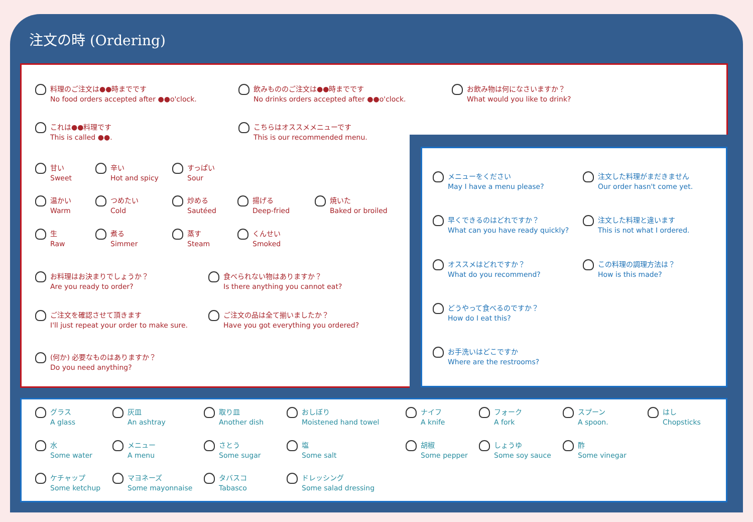注文の時 (Ordering)
料理のご注文は●●時までです
No food orders accepted after ●●o'clock.
飲みもののご注文は●●時までです
No drinks orders accepted after ●●o'clock.
お飲み物は何になさいますか？
What would you like to drink?
これは●●料理です
This is called ●●.
こちらはオススメメニューです
This is our recommended menu.
甘い
Sweet
辛い
Hot and spicy
すっぱい
Sour
温かい
Warm
つめたい
Cold
炒める
Sautéed
揚げる
Deep-fried
焼いた
Baked or broiled
生
Raw
煮る
Simmer
蒸す
Steam
くんせい
Smoked
お料理はお決まりでしょうか？
Are you ready to order?
食べられない物はありますか？
Is there anything you cannot eat?
ご注文を確認させて頂きます
I'll just repeat your order to make sure.
ご注文の品は全て揃いましたか？
Have you got everything you ordered?
(何か) 必要なものはありますか？
Do you need anything?
メニューをください
May I have a menu please?
注文した料理がまだきません
Our order hasn't come yet.
早くできるのはどれですか？
What can you have ready quickly?
注文した料理と違います
This is not what I ordered.
オススメはどれですか？
What do you recommend?
この料理の調理方法は？
How is this made?
どうやって食べるのですか？
How do I eat this?
お手洗いはどこですか
Where are the restrooms?
グラス
A glass
灰皿
An ashtray
取り皿
Another dish
おしぼり
Moistened hand towel
ナイフ
A knife
フォーク
A fork
スプーン
A spoon.
はし
Chopsticks
水
Some water
メニュー
A menu
さとう
Some sugar
塩
Some salt
胡椒
Some pepper
しょうゆ
Some soy sauce
酢
Some vinegar
ケチャップ
Some ketchup
マヨネーズ
Some mayonnaise
タバスコ
Tabasco
ドレッシング
Some salad dressing